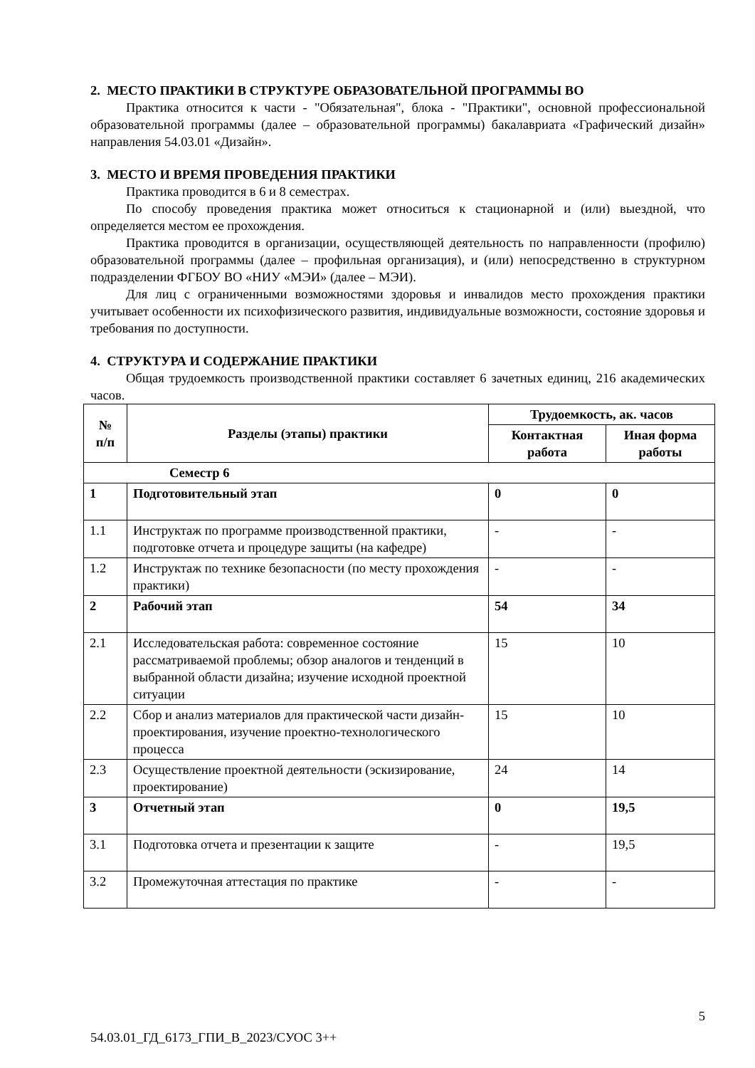2. МЕСТО ПРАКТИКИ В СТРУКТУРЕ ОБРАЗОВАТЕЛЬНОЙ ПРОГРАММЫ ВО
Практика относится к части - "Обязательная", блока - "Практики", основной профессиональной образовательной программы (далее – образовательной программы) бакалавриата «Графический дизайн» направления 54.03.01 «Дизайн».
3. МЕСТО И ВРЕМЯ ПРОВЕДЕНИЯ ПРАКТИКИ
Практика проводится в 6 и 8 семестрах.
По способу проведения практика может относиться к стационарной и (или) выездной, что определяется местом ее прохождения.
Практика проводится в организации, осуществляющей деятельность по направленности (профилю) образовательной программы (далее – профильная организация), и (или) непосредственно в структурном подразделении ФГБОУ ВО «НИУ «МЭИ» (далее – МЭИ).
Для лиц с ограниченными возможностями здоровья и инвалидов место прохождения практики учитывает особенности их психофизического развития, индивидуальные возможности, состояние здоровья и требования по доступности.
4. СТРУКТУРА И СОДЕРЖАНИЕ ПРАКТИКИ
Общая трудоемкость производственной практики составляет 6 зачетных единиц, 216 академических часов.
| № п/п | Разделы (этапы) практики | Трудоемкость, ак. часов | |
| --- | --- | --- | --- |
| | | Контактная работа | Иная форма работы |
| Семестр 6 | | | |
| 1 | Подготовительный этап | 0 | 0 |
| 1.1 | Инструктаж по программе производственной практики, подготовке отчета и процедуре защиты (на кафедре) | - | - |
| 1.2 | Инструктаж по технике безопасности (по месту прохождения практики) | - | - |
| 2 | Рабочий этап | 54 | 34 |
| 2.1 | Исследовательская работа: современное состояние рассматриваемой проблемы; обзор аналогов и тенденций в выбранной области дизайна; изучение исходной проектной ситуации | 15 | 10 |
| 2.2 | Сбор и анализ материалов для практической части дизайн-проектирования, изучение проектно-технологического процесса | 15 | 10 |
| 2.3 | Осуществление проектной деятельности (эскизирование, проектирование) | 24 | 14 |
| 3 | Отчетный этап | 0 | 19,5 |
| 3.1 | Подготовка отчета и презентации к защите | - | 19,5 |
| 3.2 | Промежуточная аттестация по практике | - | - |
5
54.03.01_ГД_6173_ГПИ_В_2023/СУОС 3++